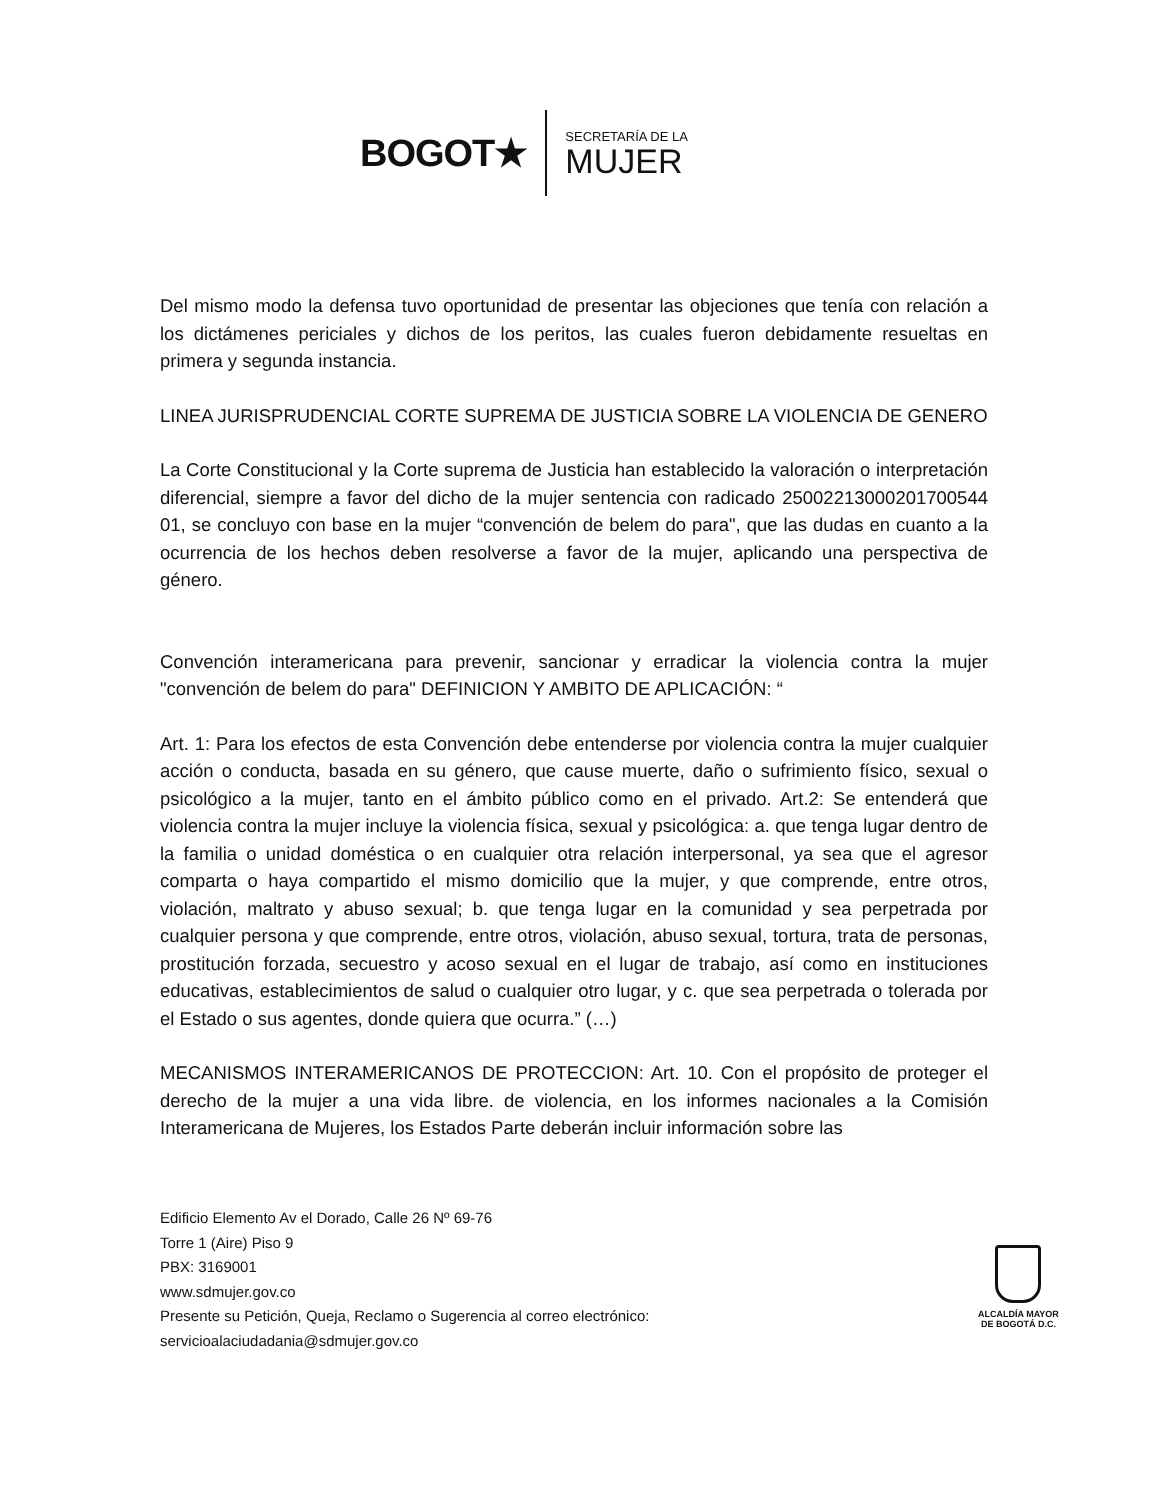BOGOT★
SECRETARÍA DE LA
MUJER
Del mismo modo la defensa tuvo oportunidad de presentar las objeciones que tenía con relación a los dictámenes periciales y dichos de los peritos, las cuales fueron debidamente resueltas en primera y segunda instancia.
LINEA JURISPRUDENCIAL CORTE SUPREMA DE JUSTICIA SOBRE LA VIOLENCIA DE GENERO
La Corte Constitucional y la Corte suprema de Justicia han establecido la valoración o interpretación diferencial, siempre a favor del dicho de la mujer sentencia con radicado 25002213000201700544 01, se concluyo con base en la mujer “convención de belem do para", que las dudas en cuanto a la ocurrencia de los hechos deben resolverse a favor de la mujer, aplicando una perspectiva de género.
Convención interamericana para prevenir, sancionar y erradicar la violencia contra la mujer "convención de belem do para" DEFINICION Y AMBITO DE APLICACIÓN: “
Art. 1: Para los efectos de esta Convención debe entenderse por violencia contra la mujer cualquier acción o conducta, basada en su género, que cause muerte, daño o sufrimiento físico, sexual o psicológico a la mujer, tanto en el ámbito público como en el privado. Art.2: Se entenderá que violencia contra la mujer incluye la violencia física, sexual y psicológica: a. que tenga lugar dentro de la familia o unidad doméstica o en cualquier otra relación interpersonal, ya sea que el agresor comparta o haya compartido el mismo domicilio que la mujer, y que comprende, entre otros, violación, maltrato y abuso sexual; b. que tenga lugar en la comunidad y sea perpetrada por cualquier persona y que comprende, entre otros, violación, abuso sexual, tortura, trata de personas, prostitución forzada, secuestro y acoso sexual en el lugar de trabajo, así como en instituciones educativas, establecimientos de salud o cualquier otro lugar, y c. que sea perpetrada o tolerada por el Estado o sus agentes, donde quiera que ocurra.” (…)
MECANISMOS INTERAMERICANOS DE PROTECCION: Art. 10. Con el propósito de proteger el derecho de la mujer a una vida libre. de violencia, en los informes nacionales a la Comisión Interamericana de Mujeres, los Estados Parte deberán incluir información sobre las
Edificio Elemento Av el Dorado, Calle 26 Nº 69-76
Torre 1 (Aire) Piso 9
PBX: 3169001
www.sdmujer.gov.co
Presente su Petición, Queja, Reclamo o Sugerencia al correo electrónico:
servicioalaciudadania@sdmujer.gov.co
ALCALDÍA MAYOR
DE BOGOTÁ D.C.